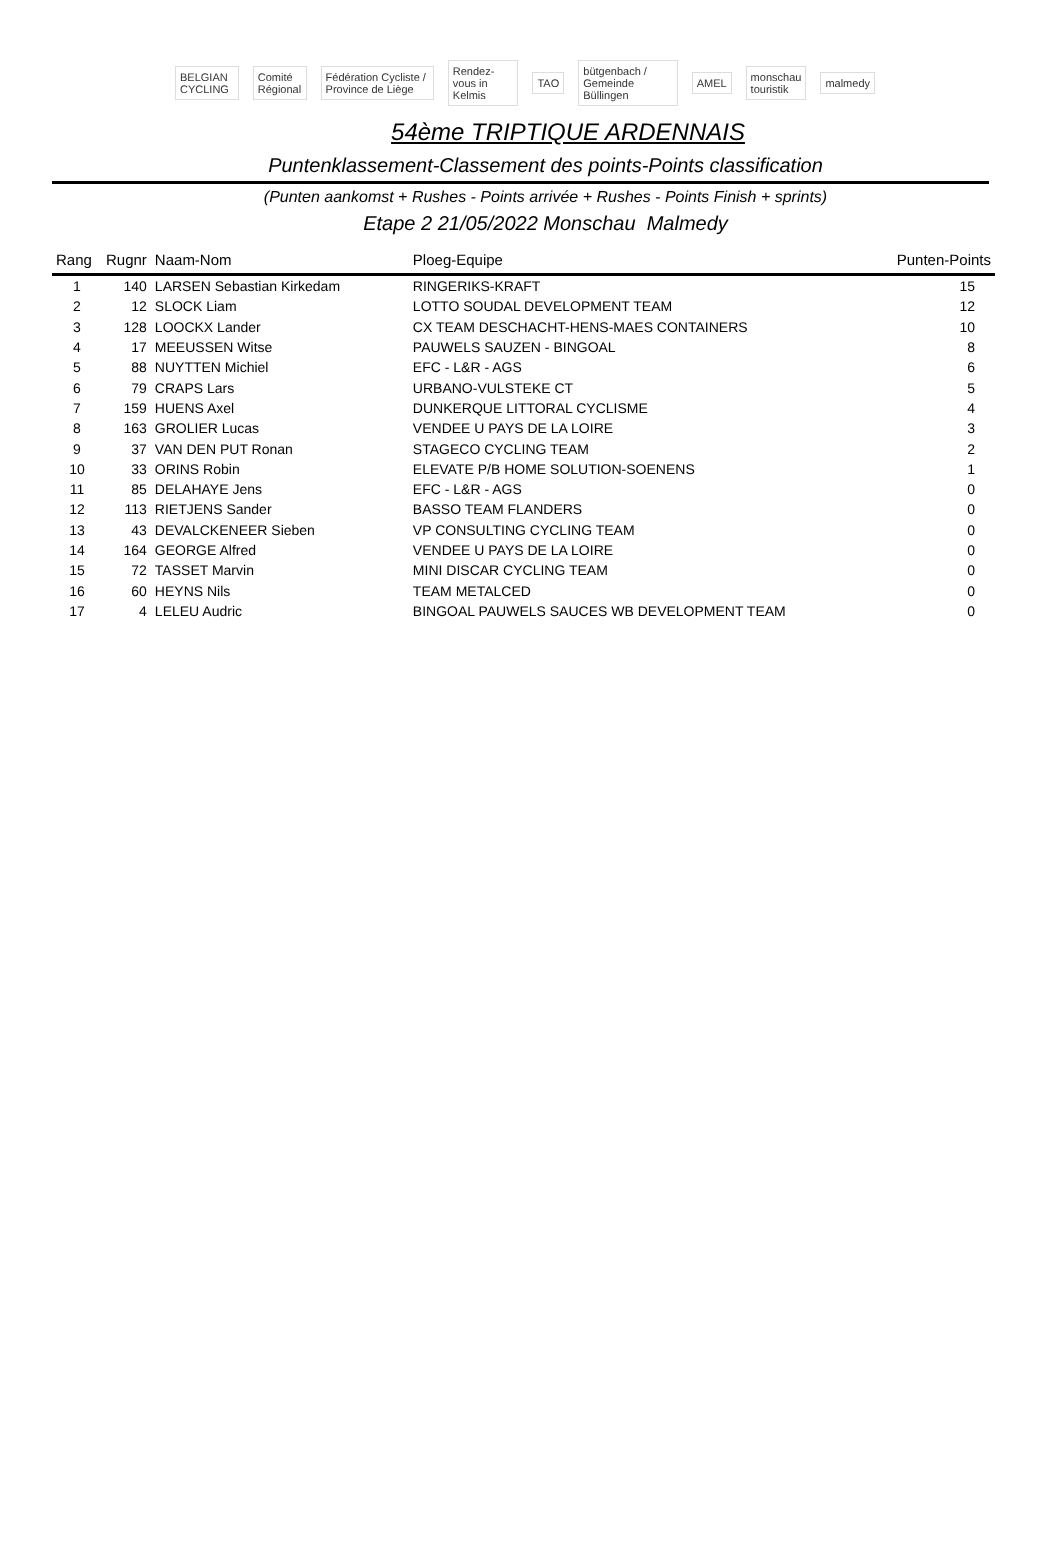BELGIAN CYCLING Comité Régional Fédération Cycliste / Province de Liège Rendez-vous in Kelmis TAO bütgenbach / Gemeinde Büllingen AMEL monschau touristik malmedy
54ème TRIPTIQUE ARDENNAIS
Puntenklassement-Classement des points-Points classification
(Punten aankomst + Rushes - Points arrivée + Rushes - Points Finish + sprints)
Etape 2 21/05/2022 Monschau Malmedy
| Rang | Rugnr | Naam-Nom | Ploeg-Equipe | Punten-Points |
| --- | --- | --- | --- | --- |
| 1 | 140 | LARSEN Sebastian Kirkedam | RINGERIKS-KRAFT | 15 |
| 2 | 12 | SLOCK Liam | LOTTO SOUDAL DEVELOPMENT TEAM | 12 |
| 3 | 128 | LOOCKX Lander | CX TEAM DESCHACHT-HENS-MAES CONTAINERS | 10 |
| 4 | 17 | MEEUSSEN Witse | PAUWELS SAUZEN - BINGOAL | 8 |
| 5 | 88 | NUYTTEN Michiel | EFC - L&R - AGS | 6 |
| 6 | 79 | CRAPS Lars | URBANO-VULSTEKE CT | 5 |
| 7 | 159 | HUENS Axel | DUNKERQUE LITTORAL CYCLISME | 4 |
| 8 | 163 | GROLIER Lucas | VENDEE U PAYS DE LA LOIRE | 3 |
| 9 | 37 | VAN DEN PUT Ronan | STAGECO CYCLING TEAM | 2 |
| 10 | 33 | ORINS Robin | ELEVATE P/B HOME SOLUTION-SOENENS | 1 |
| 11 | 85 | DELAHAYE Jens | EFC - L&R - AGS | 0 |
| 12 | 113 | RIETJENS Sander | BASSO TEAM FLANDERS | 0 |
| 13 | 43 | DEVALCKENEER Sieben | VP CONSULTING CYCLING TEAM | 0 |
| 14 | 164 | GEORGE Alfred | VENDEE U PAYS DE LA LOIRE | 0 |
| 15 | 72 | TASSET Marvin | MINI DISCAR CYCLING TEAM | 0 |
| 16 | 60 | HEYNS Nils | TEAM METALCED | 0 |
| 17 | 4 | LELEU Audric | BINGOAL PAUWELS SAUCES WB DEVELOPMENT TEAM | 0 |